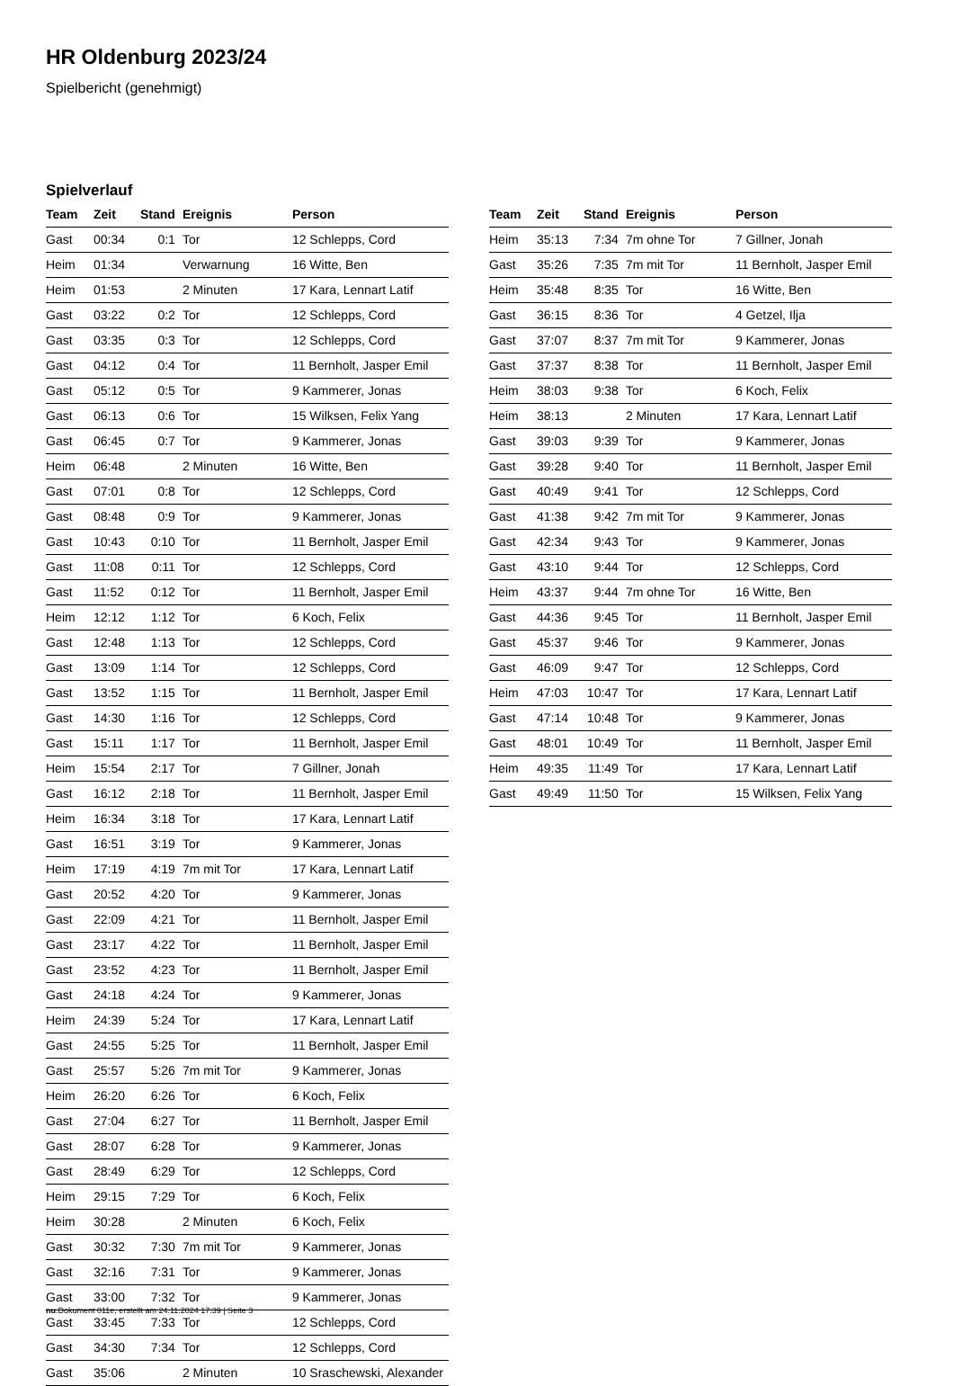HR Oldenburg 2023/24
Spielbericht (genehmigt)
Spielverlauf
| Team | Zeit | Stand | Ereignis | Person |
| --- | --- | --- | --- | --- |
| Gast | 00:34 | 0:1 | Tor | 12 Schlepps, Cord |
| Heim | 01:34 | | Verwarnung | 16 Witte, Ben |
| Heim | 01:53 | | 2 Minuten | 17 Kara, Lennart Latif |
| Gast | 03:22 | 0:2 | Tor | 12 Schlepps, Cord |
| Gast | 03:35 | 0:3 | Tor | 12 Schlepps, Cord |
| Gast | 04:12 | 0:4 | Tor | 11 Bernholt, Jasper Emil |
| Gast | 05:12 | 0:5 | Tor | 9 Kammerer, Jonas |
| Gast | 06:13 | 0:6 | Tor | 15 Wilksen, Felix Yang |
| Gast | 06:45 | 0:7 | Tor | 9 Kammerer, Jonas |
| Heim | 06:48 | | 2 Minuten | 16 Witte, Ben |
| Gast | 07:01 | 0:8 | Tor | 12 Schlepps, Cord |
| Gast | 08:48 | 0:9 | Tor | 9 Kammerer, Jonas |
| Gast | 10:43 | 0:10 | Tor | 11 Bernholt, Jasper Emil |
| Gast | 11:08 | 0:11 | Tor | 12 Schlepps, Cord |
| Gast | 11:52 | 0:12 | Tor | 11 Bernholt, Jasper Emil |
| Heim | 12:12 | 1:12 | Tor | 6 Koch, Felix |
| Gast | 12:48 | 1:13 | Tor | 12 Schlepps, Cord |
| Gast | 13:09 | 1:14 | Tor | 12 Schlepps, Cord |
| Gast | 13:52 | 1:15 | Tor | 11 Bernholt, Jasper Emil |
| Gast | 14:30 | 1:16 | Tor | 12 Schlepps, Cord |
| Gast | 15:11 | 1:17 | Tor | 11 Bernholt, Jasper Emil |
| Heim | 15:54 | 2:17 | Tor | 7 Gillner, Jonah |
| Gast | 16:12 | 2:18 | Tor | 11 Bernholt, Jasper Emil |
| Heim | 16:34 | 3:18 | Tor | 17 Kara, Lennart Latif |
| Gast | 16:51 | 3:19 | Tor | 9 Kammerer, Jonas |
| Heim | 17:19 | 4:19 | 7m mit Tor | 17 Kara, Lennart Latif |
| Gast | 20:52 | 4:20 | Tor | 9 Kammerer, Jonas |
| Gast | 22:09 | 4:21 | Tor | 11 Bernholt, Jasper Emil |
| Gast | 23:17 | 4:22 | Tor | 11 Bernholt, Jasper Emil |
| Gast | 23:52 | 4:23 | Tor | 11 Bernholt, Jasper Emil |
| Gast | 24:18 | 4:24 | Tor | 9 Kammerer, Jonas |
| Heim | 24:39 | 5:24 | Tor | 17 Kara, Lennart Latif |
| Gast | 24:55 | 5:25 | Tor | 11 Bernholt, Jasper Emil |
| Gast | 25:57 | 5:26 | 7m mit Tor | 9 Kammerer, Jonas |
| Heim | 26:20 | 6:26 | Tor | 6 Koch, Felix |
| Gast | 27:04 | 6:27 | Tor | 11 Bernholt, Jasper Emil |
| Gast | 28:07 | 6:28 | Tor | 9 Kammerer, Jonas |
| Gast | 28:49 | 6:29 | Tor | 12 Schlepps, Cord |
| Heim | 29:15 | 7:29 | Tor | 6 Koch, Felix |
| Heim | 30:28 | | 2 Minuten | 6 Koch, Felix |
| Gast | 30:32 | 7:30 | 7m mit Tor | 9 Kammerer, Jonas |
| Gast | 32:16 | 7:31 | Tor | 9 Kammerer, Jonas |
| Gast | 33:00 | 7:32 | Tor | 9 Kammerer, Jonas |
| Gast | 33:45 | 7:33 | Tor | 12 Schlepps, Cord |
| Gast | 34:30 | 7:34 | Tor | 12 Schlepps, Cord |
| Gast | 35:06 | | 2 Minuten | 10 Sraschewski, Alexander |
| Team | Zeit | Stand | Ereignis | Person |
| --- | --- | --- | --- | --- |
| Heim | 35:13 | 7:34 | 7m ohne Tor | 7 Gillner, Jonah |
| Gast | 35:26 | 7:35 | 7m mit Tor | 11 Bernholt, Jasper Emil |
| Heim | 35:48 | 8:35 | Tor | 16 Witte, Ben |
| Gast | 36:15 | 8:36 | Tor | 4 Getzel, Ilja |
| Gast | 37:07 | 8:37 | 7m mit Tor | 9 Kammerer, Jonas |
| Gast | 37:37 | 8:38 | Tor | 11 Bernholt, Jasper Emil |
| Heim | 38:03 | 9:38 | Tor | 6 Koch, Felix |
| Heim | 38:13 | | 2 Minuten | 17 Kara, Lennart Latif |
| Gast | 39:03 | 9:39 | Tor | 9 Kammerer, Jonas |
| Gast | 39:28 | 9:40 | Tor | 11 Bernholt, Jasper Emil |
| Gast | 40:49 | 9:41 | Tor | 12 Schlepps, Cord |
| Gast | 41:38 | 9:42 | 7m mit Tor | 9 Kammerer, Jonas |
| Gast | 42:34 | 9:43 | Tor | 9 Kammerer, Jonas |
| Gast | 43:10 | 9:44 | Tor | 12 Schlepps, Cord |
| Heim | 43:37 | 9:44 | 7m ohne Tor | 16 Witte, Ben |
| Gast | 44:36 | 9:45 | Tor | 11 Bernholt, Jasper Emil |
| Gast | 45:37 | 9:46 | Tor | 9 Kammerer, Jonas |
| Gast | 46:09 | 9:47 | Tor | 12 Schlepps, Cord |
| Heim | 47:03 | 10:47 | Tor | 17 Kara, Lennart Latif |
| Gast | 47:14 | 10:48 | Tor | 9 Kammerer, Jonas |
| Gast | 48:01 | 10:49 | Tor | 11 Bernholt, Jasper Emil |
| Heim | 49:35 | 11:49 | Tor | 17 Kara, Lennart Latif |
| Gast | 49:49 | 11:50 | Tor | 15 Wilksen, Felix Yang |
nu.Dokument 011e, erstellt am 24.11.2024 17:39 | Seite 3